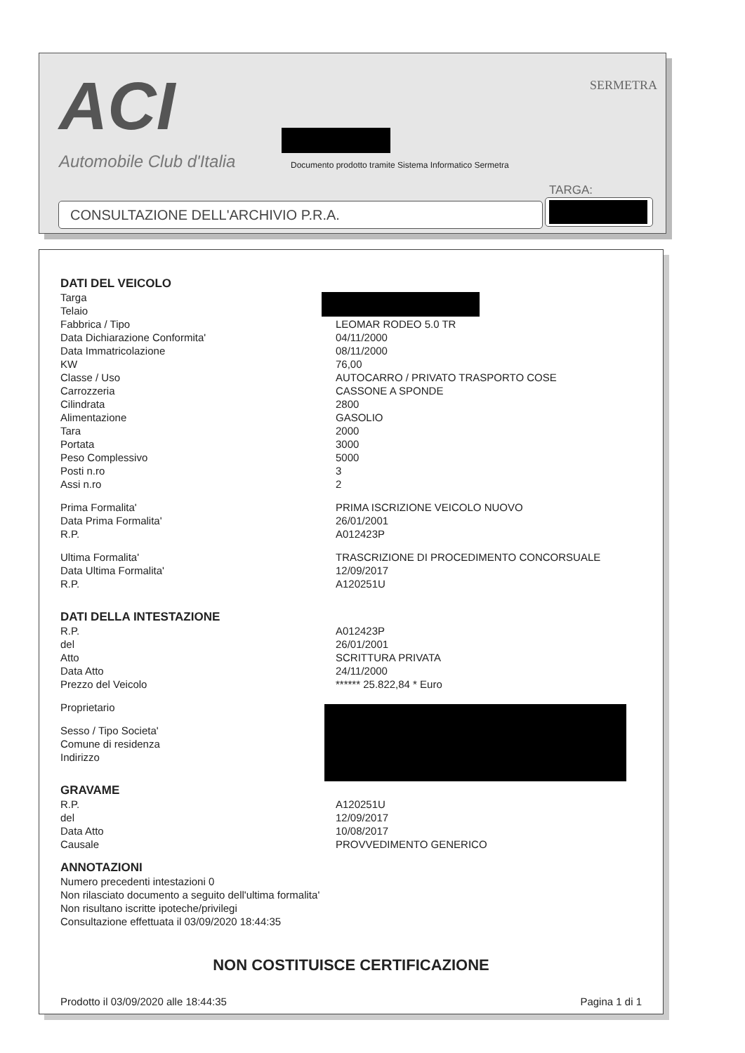ACI
Automobile Club d'Italia
SERMETRA
Documento prodotto tramite Sistema Informatico Sermetra
TARGA:
CONSULTAZIONE DELL'ARCHIVIO P.R.A.
DATI DEL VEICOLO
Targa
Telaio
Fabbrica / Tipo LEOMAR RODEO 5.0 TR
Data Dichiarazione Conformita' 04/11/2000
Data Immatricolazione 08/11/2000
KW 76,00
Classe / Uso AUTOCARRO / PRIVATO TRASPORTO COSE
Carrozzeria CASSONE A SPONDE
Cilindrata 2800
Alimentazione GASOLIO
Tara 2000
Portata 3000
Peso Complessivo 5000
Posti n.ro 3
Assi n.ro 2
Prima Formalita' PRIMA ISCRIZIONE VEICOLO NUOVO
Data Prima Formalita' 26/01/2001
R.P. A012423P
Ultima Formalita' TRASCRIZIONE DI PROCEDIMENTO CONCORSUALE
Data Ultima Formalita' 12/09/2017
R.P. A120251U
DATI DELLA INTESTAZIONE
R.P. A012423P
del 26/01/2001
Atto SCRITTURA PRIVATA
Data Atto 24/11/2000
Prezzo del Veicolo ****** 25.822,84 * Euro
Proprietario
Sesso / Tipo Societa'
Comune di residenza
Indirizzo
GRAVAME
R.P. A120251U
del 12/09/2017
Data Atto 10/08/2017
Causale PROVVEDIMENTO GENERICO
ANNOTAZIONI
Numero precedenti intestazioni 0
Non rilasciato documento a seguito dell'ultima formalita'
Non risultano iscritte ipoteche/privilegi
Consultazione effettuata il 03/09/2020 18:44:35
NON COSTITUISCE CERTIFICAZIONE
Prodotto il 03/09/2020 alle 18:44:35 Pagina 1 di 1